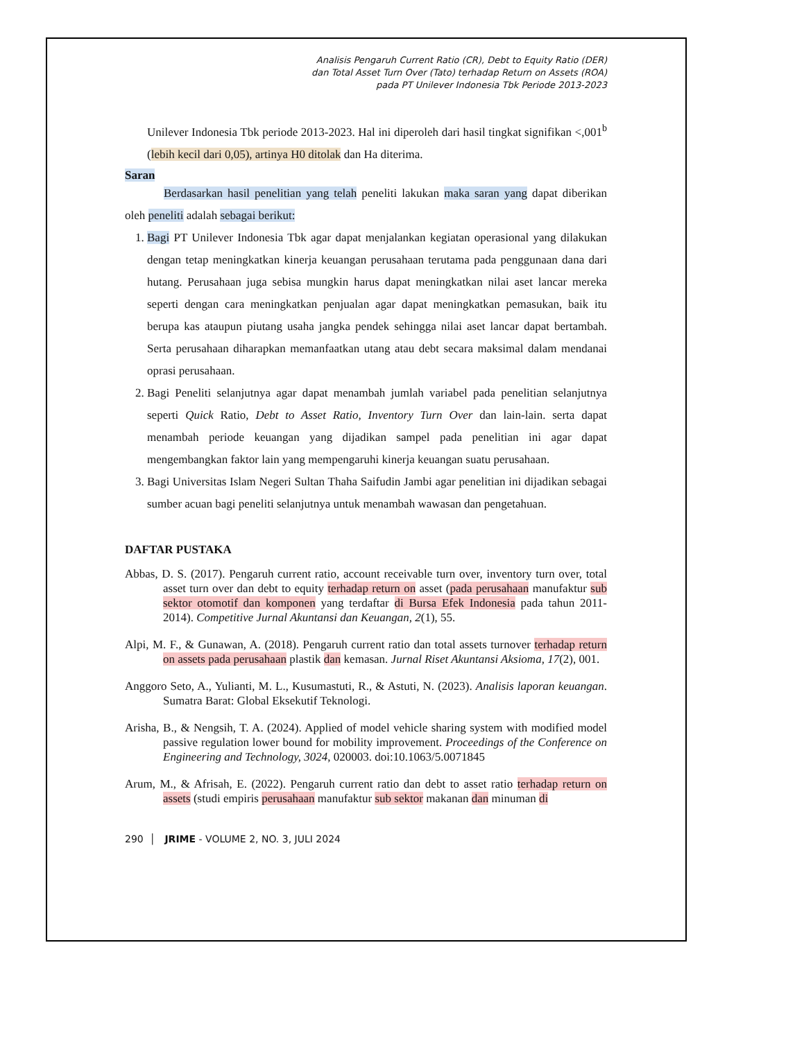Analisis Pengaruh Current Ratio (CR), Debt to Equity Ratio (DER)
dan Total Asset Turn Over (Tato) terhadap Return on Assets (ROA)
pada PT Unilever Indonesia Tbk Periode 2013-2023
Unilever Indonesia Tbk periode 2013-2023. Hal ini diperoleh dari hasil tingkat signifikan <,001<sup>b</sup> (lebih kecil dari 0,05), artinya H0 ditolak dan Ha diterima.
Saran
Berdasarkan hasil penelitian yang telah peneliti lakukan maka saran yang dapat diberikan oleh peneliti adalah sebagai berikut:
1. Bagi PT Unilever Indonesia Tbk agar dapat menjalankan kegiatan operasional yang dilakukan dengan tetap meningkatkan kinerja keuangan perusahaan terutama pada penggunaan dana dari hutang. Perusahaan juga sebisa mungkin harus dapat meningkatkan nilai aset lancar mereka seperti dengan cara meningkatkan penjualan agar dapat meningkatkan pemasukan, baik itu berupa kas ataupun piutang usaha jangka pendek sehingga nilai aset lancar dapat bertambah. Serta perusahaan diharapkan memanfaatkan utang atau debt secara maksimal dalam mendanai oprasi perusahaan.
2. Bagi Peneliti selanjutnya agar dapat menambah jumlah variabel pada penelitian selanjutnya seperti Quick Ratio, Debt to Asset Ratio, Inventory Turn Over dan lain-lain. serta dapat menambah periode keuangan yang dijadikan sampel pada penelitian ini agar dapat mengembangkan faktor lain yang mempengaruhi kinerja keuangan suatu perusahaan.
3. Bagi Universitas Islam Negeri Sultan Thaha Saifudin Jambi agar penelitian ini dijadikan sebagai sumber acuan bagi peneliti selanjutnya untuk menambah wawasan dan pengetahuan.
DAFTAR PUSTAKA
Abbas, D. S. (2017). Pengaruh current ratio, account receivable turn over, inventory turn over, total asset turn over dan debt to equity terhadap return on asset (pada perusahaan manufaktur sub sektor otomotif dan komponen yang terdaftar di Bursa Efek Indonesia pada tahun 2011-2014). Competitive Jurnal Akuntansi dan Keuangan, 2(1), 55.
Alpi, M. F., & Gunawan, A. (2018). Pengaruh current ratio dan total assets turnover terhadap return on assets pada perusahaan plastik dan kemasan. Jurnal Riset Akuntansi Aksioma, 17(2), 001.
Anggoro Seto, A., Yulianti, M. L., Kusumastuti, R., & Astuti, N. (2023). Analisis laporan keuangan. Sumatra Barat: Global Eksekutif Teknologi.
Arisha, B., & Nengsih, T. A. (2024). Applied of model vehicle sharing system with modified model passive regulation lower bound for mobility improvement. Proceedings of the Conference on Engineering and Technology, 3024, 020003. doi:10.1063/5.0071845
Arum, M., & Afrisah, E. (2022). Pengaruh current ratio dan debt to asset ratio terhadap return on assets (studi empiris perusahaan manufaktur sub sektor makanan dan minuman di
290 │ JRIME - VOLUME 2, NO. 3, JULI 2024